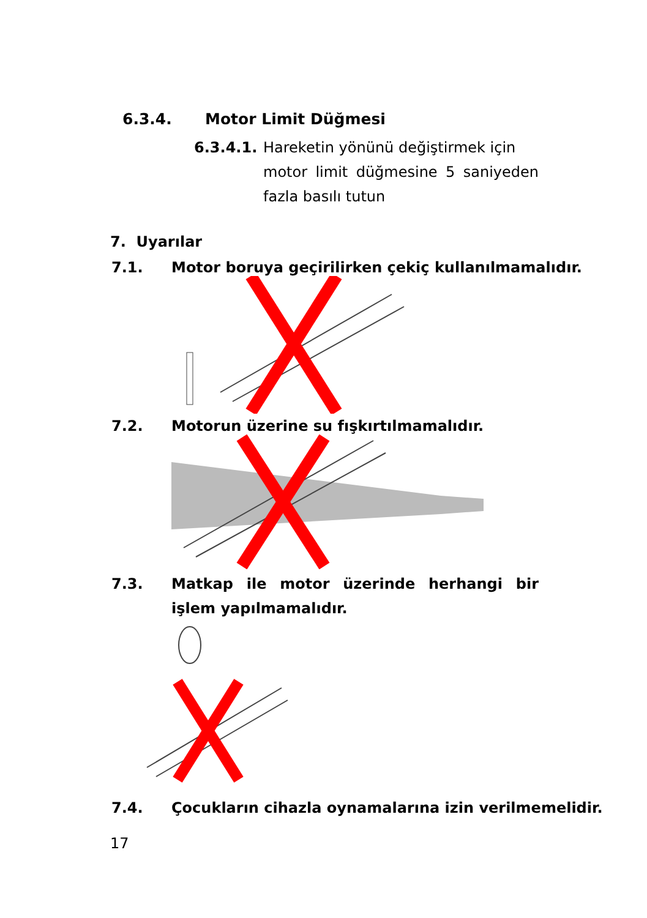6.3.4. Motor Limit Düğmesi
6.3.4.1.
Hareketin yönünü değiştirmek için
motor limit düğmesine 5 saniyeden fazla basılı tutun
7. Uyarılar
7.1. Motor boruya geçirilirken çekiç kullanılmamalıdır.
7.2. Motorun üzerine su fışkırtılmamalıdır.
7.3. Matkap ile motor üzerinde herhangi bir işlem yapılmamalıdır.
7.4. Çocukların cihazla oynamalarına izin verilmemelidir.
17